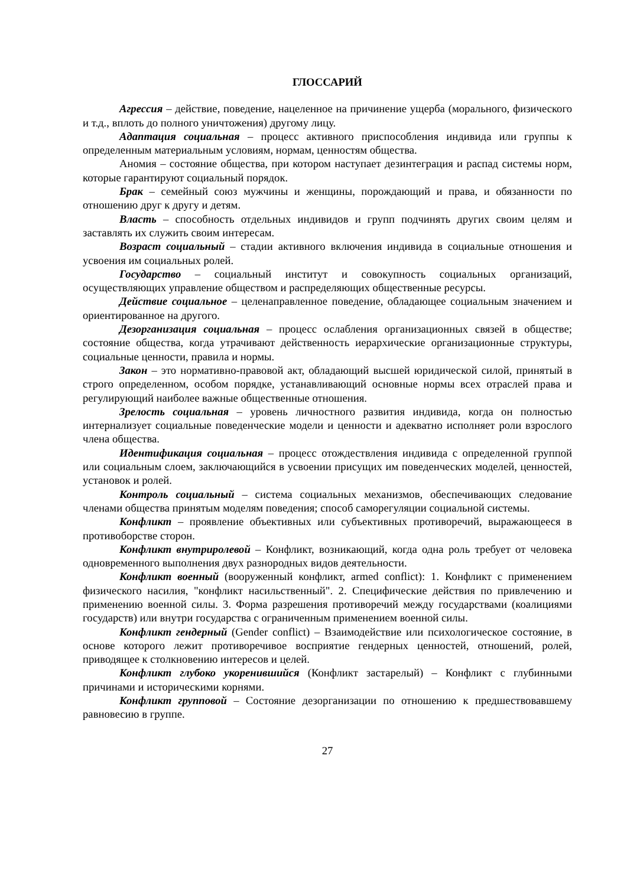ГЛОССАРИЙ
Агрессия – действие, поведение, нацеленное на причинение ущерба (морального, физического и т.д., вплоть до полного уничтожения) другому лицу.
Адаптация социальная – процесс активного приспособления индивида или группы к определенным материальным условиям, нормам, ценностям общества.
Аномия – состояние общества, при котором наступает дезинтеграция и распад системы норм, которые гарантируют социальный порядок.
Брак – семейный союз мужчины и женщины, порождающий и права, и обязанности по отношению друг к другу и детям.
Власть – способность отдельных индивидов и групп подчинять других своим целям и заставлять их служить своим интересам.
Возраст социальный – стадии активного включения индивида в социальные отношения и усвоения им социальных ролей.
Государство – социальный институт и совокупность социальных организаций, осуществляющих управление обществом и распределяющих общественные ресурсы.
Действие социальное – целенаправленное поведение, обладающее социальным значением и ориентированное на другого.
Дезорганизация социальная – процесс ослабления организационных связей в обществе; состояние общества, когда утрачивают действенность иерархические организационные структуры, социальные ценности, правила и нормы.
Закон – это нормативно-правовой акт, обладающий высшей юридической силой, принятый в строго определенном, особом порядке, устанавливающий основные нормы всех отраслей права и регулирующий наиболее важные общественные отношения.
Зрелость социальная – уровень личностного развития индивида, когда он полностью интернализует социальные поведенческие модели и ценности и адекватно исполняет роли взрослого члена общества.
Идентификация социальная – процесс отождествления индивида с определенной группой или социальным слоем, заключающийся в усвоении присущих им поведенческих моделей, ценностей, установок и ролей.
Контроль социальный – система социальных механизмов, обеспечивающих следование членами общества принятым моделям поведения; способ саморегуляции социальной системы.
Конфликт – проявление объективных или субъективных противоречий, выражающееся в противоборстве сторон.
Конфликт внутриролевой – Конфликт, возникающий, когда одна роль требует от человека одновременного выполнения двух разнородных видов деятельности.
Конфликт военный (вооруженный конфликт, armed conflict): 1. Конфликт с применением физического насилия, "конфликт насильственный". 2. Специфические действия по привлечению и применению военной силы. 3. Форма разрешения противоречий между государствами (коалициями государств) или внутри государства с ограниченным применением военной силы.
Конфликт гендерный (Gender conflict) – Взаимодействие или психологическое состояние, в основе которого лежит противоречивое восприятие гендерных ценностей, отношений, ролей, приводящее к столкновению интересов и целей.
Конфликт глубоко укоренившийся (Конфликт застарелый) – Конфликт с глубинными причинами и историческими корнями.
Конфликт групповой – Состояние дезорганизации по отношению к предшествовавшему равновесию в группе.
27